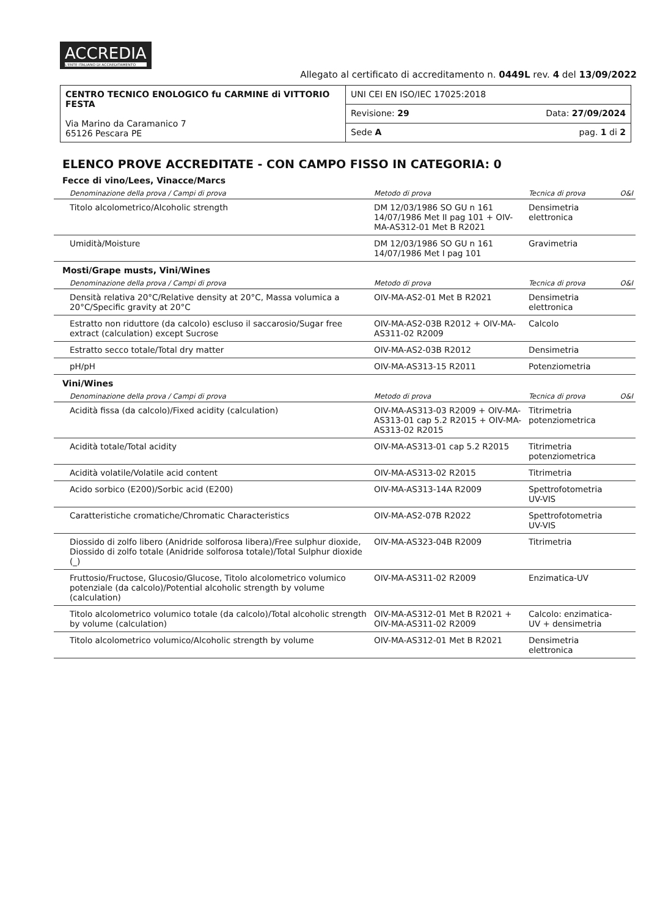ACCREDIA L'ENTE ITALIANO DI ACCREDITAMENTO
Allegato al certificato di accreditamento n. 0449L rev. 4 del 13/09/2022
| CENTRO TECNICO ENOLOGICO fu CARMINE di VITTORIO FESTA Via Marino da Caramanico 7 65126 Pescara PE | UNI CEI EN ISO/IEC 17025:2018 | |
| | Revisione: 29 | Data: 27/09/2024 |
| | Sede A | pag. 1 di 2 |
ELENCO PROVE ACCREDITATE - CON CAMPO FISSO IN CATEGORIA: 0
Fecce di vino/Lees, Vinacce/Marcs
| Denominazione della prova / Campi di prova | Metodo di prova | Tecnica di prova | O&I |
| --- | --- | --- | --- |
| Titolo alcolometrico/Alcoholic strength | DM 12/03/1986 SO GU n 161 14/07/1986 Met II pag 101 + OIV-MA-AS312-01 Met B R2021 | Densimetria elettronica | |
| Umidità/Moisture | DM 12/03/1986 SO GU n 161 14/07/1986 Met I pag 101 | Gravimetria | |
Mosti/Grape musts, Vini/Wines
| Denominazione della prova / Campi di prova | Metodo di prova | Tecnica di prova | O&I |
| --- | --- | --- | --- |
| Densità relativa 20°C/Relative density at 20°C, Massa volumica a 20°C/Specific gravity at 20°C | OIV-MA-AS2-01 Met B R2021 | Densimetria elettronica | |
| Estratto non riduttore (da calcolo) escluso il saccarosio/Sugar free extract (calculation) except Sucrose | OIV-MA-AS2-03B R2012 + OIV-MA-AS311-02 R2009 | Calcolo | |
| Estratto secco totale/Total dry matter | OIV-MA-AS2-03B R2012 | Densimetria | |
| pH/pH | OIV-MA-AS313-15 R2011 | Potenziometria | |
Vini/Wines
| Denominazione della prova / Campi di prova | Metodo di prova | Tecnica di prova | O&I |
| --- | --- | --- | --- |
| Acidità fissa (da calcolo)/Fixed acidity (calculation) | OIV-MA-AS313-03 R2009 + OIV-MA-AS313-01 cap 5.2 R2015 + OIV-MA-AS313-02 R2015 | Titrimetria potenziometrica | |
| Acidità totale/Total acidity | OIV-MA-AS313-01 cap 5.2 R2015 | Titrimetria potenziometrica | |
| Acidità volatile/Volatile acid content | OIV-MA-AS313-02 R2015 | Titrimetria | |
| Acido sorbico (E200)/Sorbic acid (E200) | OIV-MA-AS313-14A R2009 | Spettrofotometria UV-VIS | |
| Caratteristiche cromatiche/Chromatic Characteristics | OIV-MA-AS2-07B R2022 | Spettrofotometria UV-VIS | |
| Diossido di zolfo libero (Anidride solforosa libera)/Free sulphur dioxide, Diossido di zolfo totale (Anidride solforosa totale)/Total Sulphur dioxide (_) | OIV-MA-AS323-04B R2009 | Titrimetria | |
| Fruttosio/Fructose, Glucosio/Glucose, Titolo alcolometrico volumico potenziale (da calcolo)/Potential alcoholic strength by volume (calculation) | OIV-MA-AS311-02 R2009 | Enzimatica-UV | |
| Titolo alcolometrico volumico totale (da calcolo)/Total alcoholic strength by volume (calculation) | OIV-MA-AS312-01 Met B R2021 + OIV-MA-AS311-02 R2009 | Calcolo: enzimatica-UV + densimetria | |
| Titolo alcolometrico volumico/Alcoholic strength by volume | OIV-MA-AS312-01 Met B R2021 | Densimetria elettronica | |